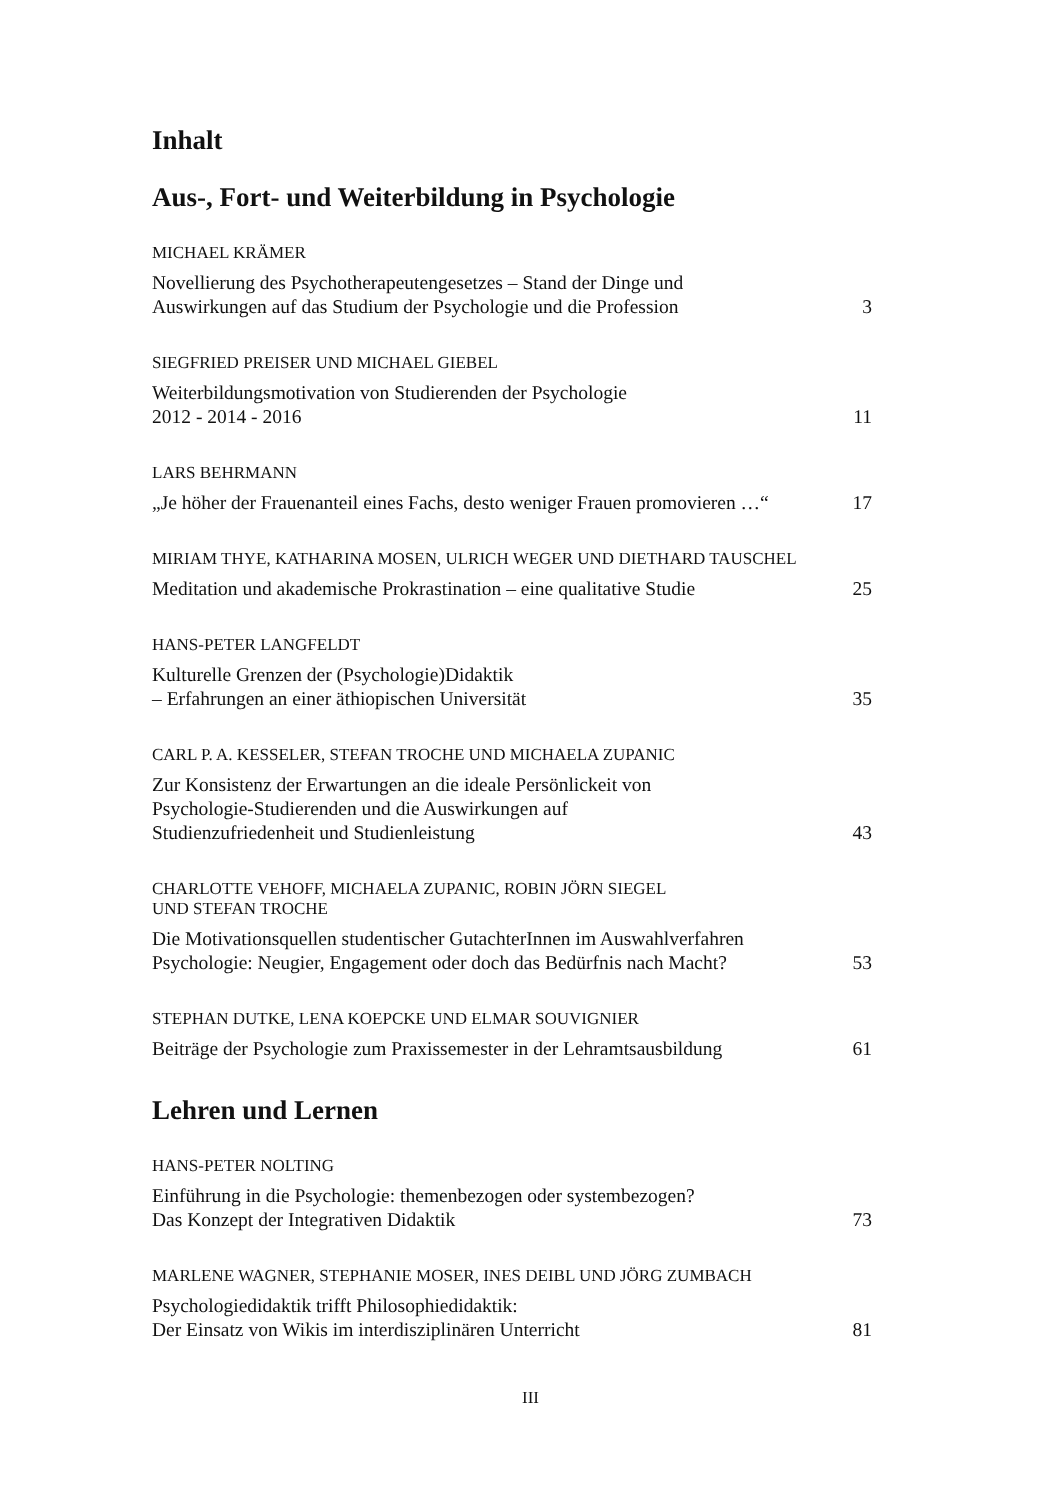Inhalt
Aus-, Fort- und Weiterbildung in Psychologie
MICHAEL KRÄMER
Novellierung des Psychotherapeutengesetzes – Stand der Dinge und
Auswirkungen auf das Studium der Psychologie und die Profession 3
SIEGFRIED PREISER UND MICHAEL GIEBEL
Weiterbildungsmotivation von Studierenden der Psychologie
2012 - 2014 - 2016 11
LARS BEHRMANN
„Je höher der Frauenanteil eines Fachs, desto weniger Frauen promovieren …“17
MIRIAM THYE, KATHARINA MOSEN, ULRICH WEGER UND DIETHARD TAUSCHEL
Meditation und akademische Prokrastination – eine qualitative Studie 25
HANS-PETER LANGFELDT
Kulturelle Grenzen der (Psychologie)Didaktik
– Erfahrungen an einer äthiopischen Universität 35
CARL P. A. KESSELER, STEFAN TROCHE UND MICHAELA ZUPANIC
Zur Konsistenz der Erwartungen an die ideale Persönlickeit von
Psychologie-Studierenden und die Auswirkungen auf
Studienzufriedenheit und Studienleistung 43
CHARLOTTE VEHOFF, MICHAELA ZUPANIC, ROBIN JÖRN SIEGEL
UND STEFAN TROCHE
Die Motivationsquellen studentischer GutachterInnen im Auswahlverfahren
Psychologie: Neugier, Engagement oder doch das Bedürfnis nach Macht? 53
STEPHAN DUTKE, LENA KOEPCKE UND ELMAR SOUVIGNIER
Beiträge der Psychologie zum Praxissemester in der Lehramtsausbildung 61
Lehren und Lernen
HANS-PETER NOLTING
Einführung in die Psychologie: themenbezogen oder systembezogen?
Das Konzept der Integrativen Didaktik 73
MARLENE WAGNER, STEPHANIE MOSER, INES DEIBL UND JÖRG ZUMBACH
Psychologiedidaktik trifft Philosophiedidaktik:
Der Einsatz von Wikis im interdisziplinären Unterricht 81
III